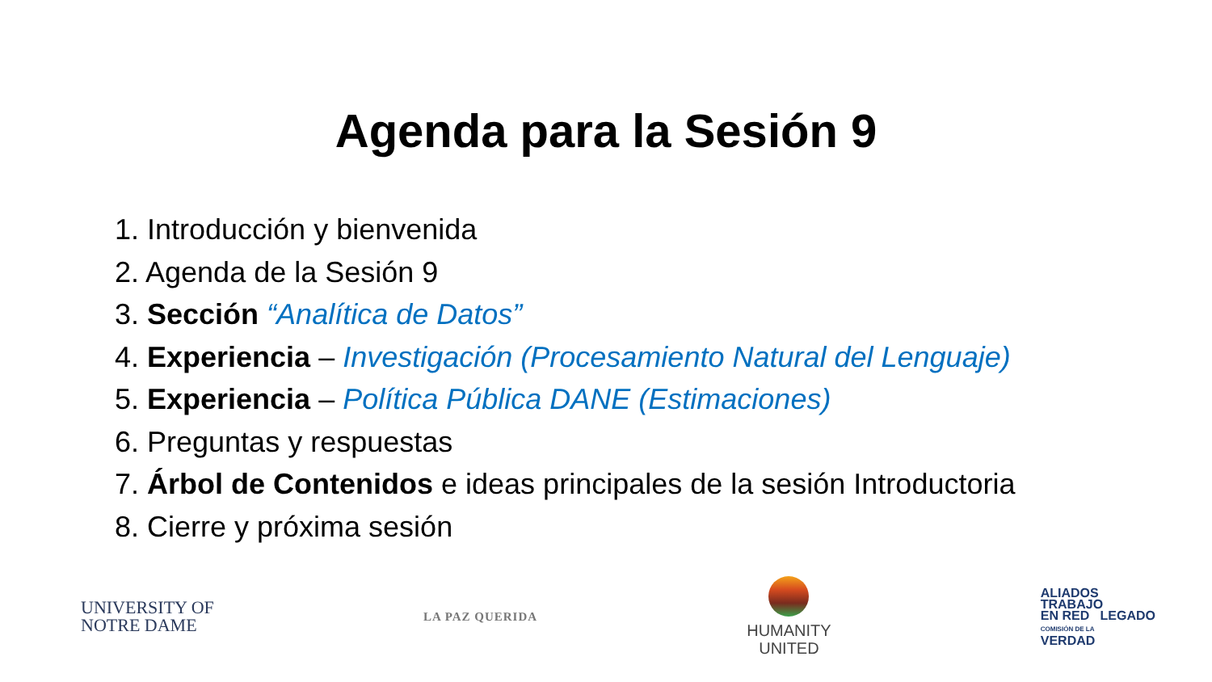Agenda para la Sesión 9
1. Introducción y bienvenida
2. Agenda de la Sesión 9
3. Sección “Analítica de Datos”
4. Experiencia – Investigación (Procesamiento Natural del Lenguaje)
5. Experiencia – Política Pública DANE (Estimaciones)
6. Preguntas y respuestas
7. Árbol de Contenidos e ideas principales de la sesión Introductoria
8. Cierre y próxima sesión
UNIVERSITY OF
NOTRE DAME
LA PAZ QUERIDA
HUMANITY
UNITED
ALIADOS
TRABAJO
EN RED LEGADO
COMISIÓN DE LA
VERDAD